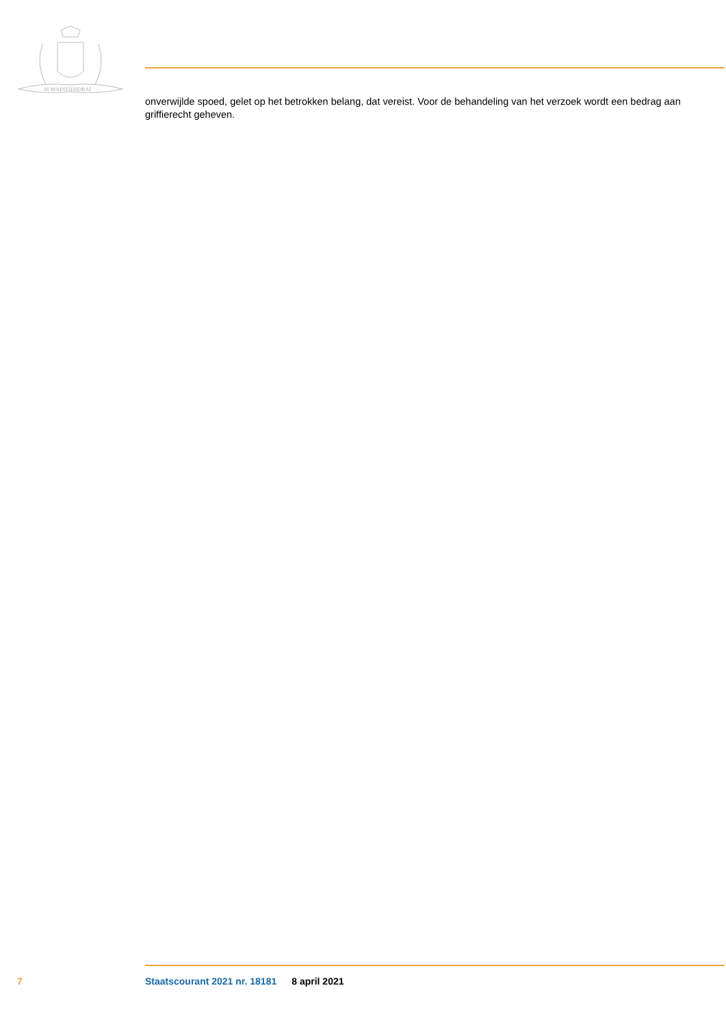JE MAINTIENDRAI
onverwijlde spoed, gelet op het betrokken belang, dat vereist. Voor de behandeling van het verzoek wordt een bedrag aan griffierecht geheven.
7 Staatscourant 2021 nr. 18181 8 april 2021